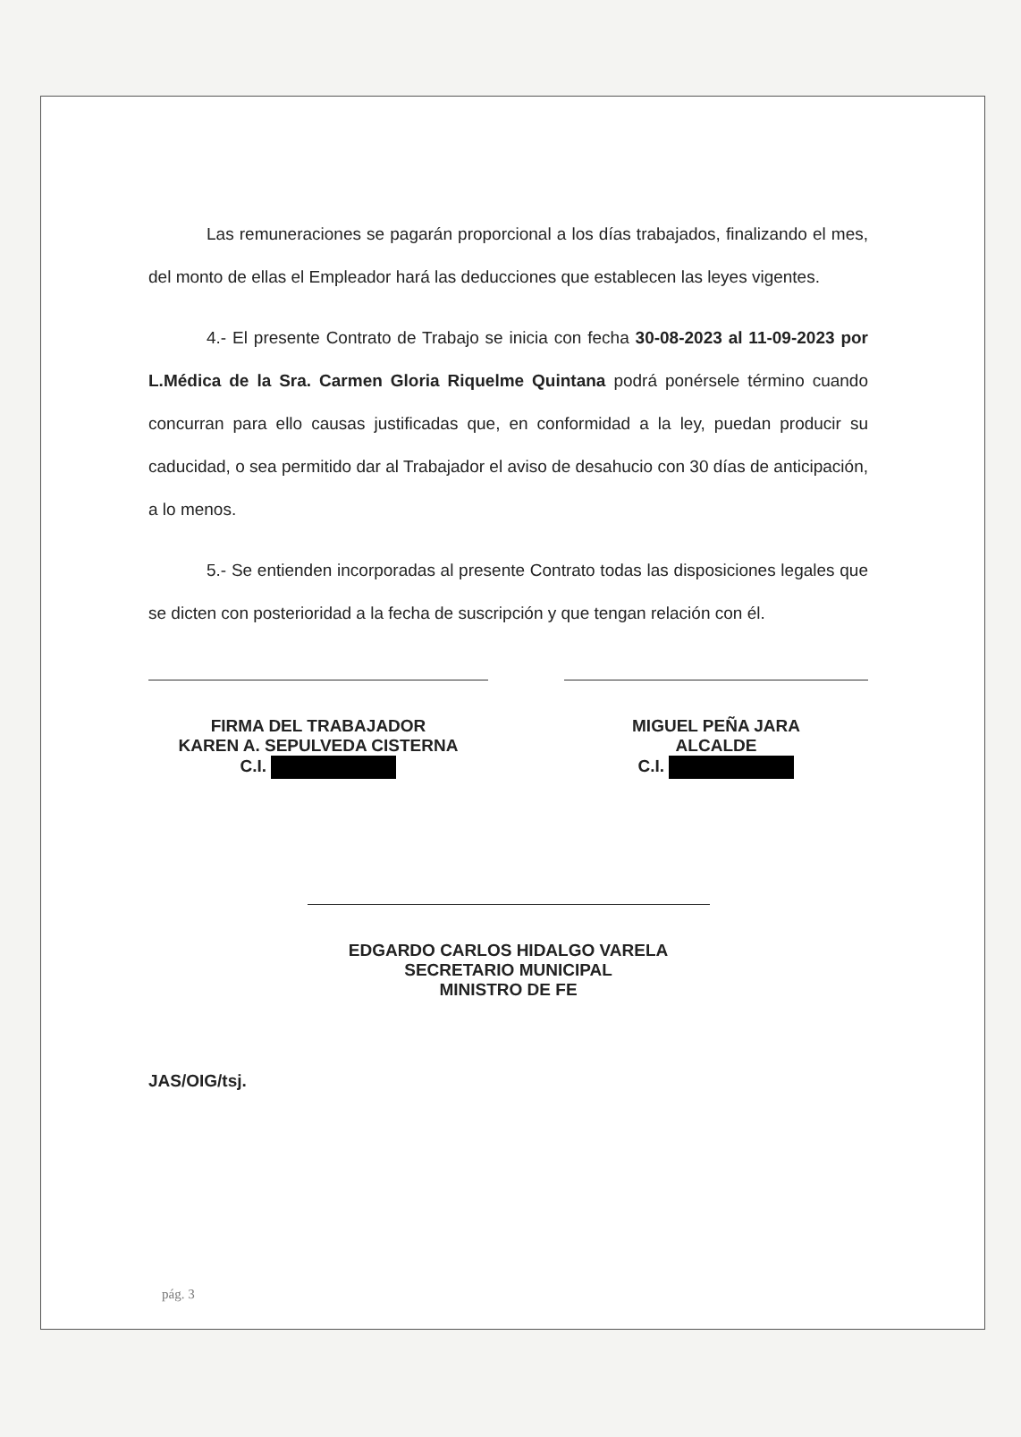Las remuneraciones se pagarán proporcional a los días trabajados, finalizando el mes, del monto de ellas el Empleador hará las deducciones que establecen las leyes vigentes.
4.- El presente Contrato de Trabajo se inicia con fecha 30-08-2023 al 11-09-2023 por L.Médica de la Sra. Carmen Gloria Riquelme Quintana podrá ponérsele término cuando concurran para ello causas justificadas que, en conformidad a la ley, puedan producir su caducidad, o sea permitido dar al Trabajador el aviso de desahucio con 30 días de anticipación, a lo menos.
5.- Se entienden incorporadas al presente Contrato todas las disposiciones legales que se dicten con posterioridad a la fecha de suscripción y que tengan relación con él.
FIRMA DEL TRABAJADOR
KAREN A. SEPULVEDA CISTERNA
C.I.
MIGUEL PEÑA JARA
ALCALDE
C.I.
EDGARDO CARLOS HIDALGO VARELA
SECRETARIO MUNICIPAL
MINISTRO DE FE
JAS/OIG/tsj.
pág. 3